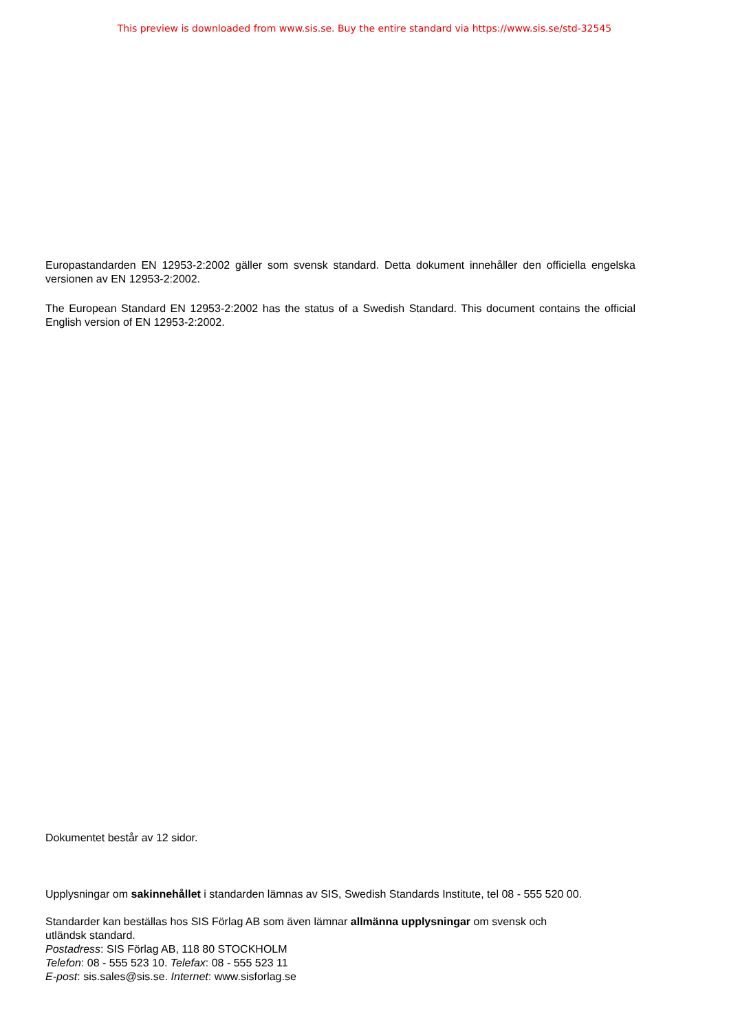This preview is downloaded from www.sis.se. Buy the entire standard via https://www.sis.se/std-32545
Europastandarden EN 12953-2:2002 gäller som svensk standard. Detta dokument innehåller den officiella engelska versionen av EN 12953-2:2002.
The European Standard EN 12953-2:2002 has the status of a Swedish Standard. This document contains the official English version of EN 12953-2:2002.
Dokumentet består av 12 sidor.
Upplysningar om sakinnehållet i standarden lämnas av SIS, Swedish Standards Institute, tel 08 - 555 520 00.
Standarder kan beställas hos SIS Förlag AB som även lämnar allmänna upplysningar om svensk och
utländsk standard.
Postadress: SIS Förlag AB, 118 80 STOCKHOLM
Telefon: 08 - 555 523 10. Telefax: 08 - 555 523 11
E-post: sis.sales@sis.se. Internet: www.sisforlag.se